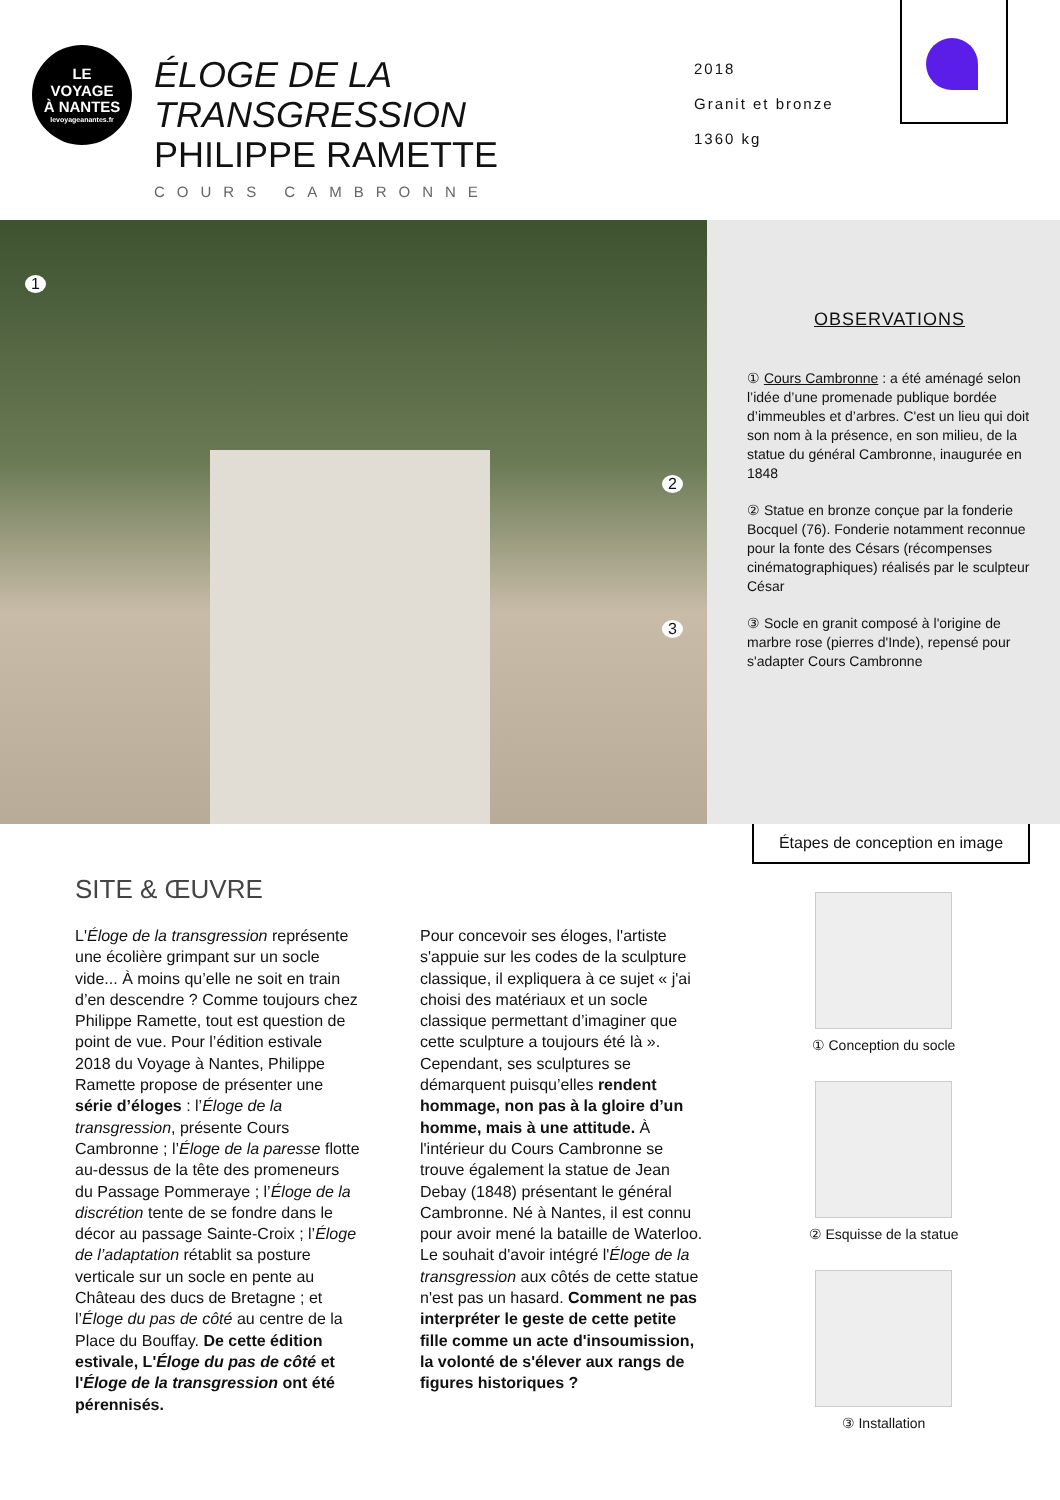LE
VOYAGE
À NANTES
levoyageanantes.fr
ÉLOGE DE LA TRANSGRESSION
PHILIPPE RAMETTE
COURS CAMBRONNE
2018
Granit et bronze
1360 kg
1
2
3
OBSERVATIONS
① Cours Cambronne : a été aménagé selon l’idée d’une promenade publique bordée d’immeubles et d’arbres. C'est un lieu qui doit son nom à la présence, en son milieu, de la statue du général Cambronne, inaugurée en 1848
② Statue en bronze conçue par la fonderie Bocquel (76). Fonderie notamment reconnue pour la fonte des Césars (récompenses cinématographiques) réalisés par le sculpteur César
③ Socle en granit composé à l'origine de marbre rose (pierres d'Inde), repensé pour s'adapter Cours Cambronne
SITE & ŒUVRE
L'Éloge de la transgression représente une écolière grimpant sur un socle vide... À moins qu’elle ne soit en train d’en descendre ? Comme toujours chez Philippe Ramette, tout est question de point de vue. Pour l’édition estivale 2018 du Voyage à Nantes, Philippe Ramette propose de présenter une série d’éloges : l’Éloge de la transgression, présente Cours Cambronne ; l’Éloge de la paresse flotte au-dessus de la tête des promeneurs du Passage Pommeraye ; l’Éloge de la discrétion tente de se fondre dans le décor au passage Sainte-Croix ; l’Éloge de l’adaptation rétablit sa posture verticale sur un socle en pente au Château des ducs de Bretagne ; et l’Éloge du pas de côté au centre de la Place du Bouffay. De cette édition estivale, L'Éloge du pas de côté et l'Éloge de la transgression ont été pérennisés.
Pour concevoir ses éloges, l'artiste s'appuie sur les codes de la sculpture classique, il expliquera à ce sujet « j'ai choisi des matériaux et un socle classique permettant d’imaginer que cette sculpture a toujours été là ». Cependant, ses sculptures se démarquent puisqu’elles rendent hommage, non pas à la gloire d’un homme, mais à une attitude. À l'intérieur du Cours Cambronne se trouve également la statue de Jean Debay (1848) présentant le général Cambronne. Né à Nantes, il est connu pour avoir mené la bataille de Waterloo. Le souhait d'avoir intégré l'Éloge de la transgression aux côtés de cette statue n'est pas un hasard. Comment ne pas interpréter le geste de cette petite fille comme un acte d'insoumission, la volonté de s'élever aux rangs de figures historiques ?
Étapes de conception en image
① Conception du socle
② Esquisse de la statue
③ Installation